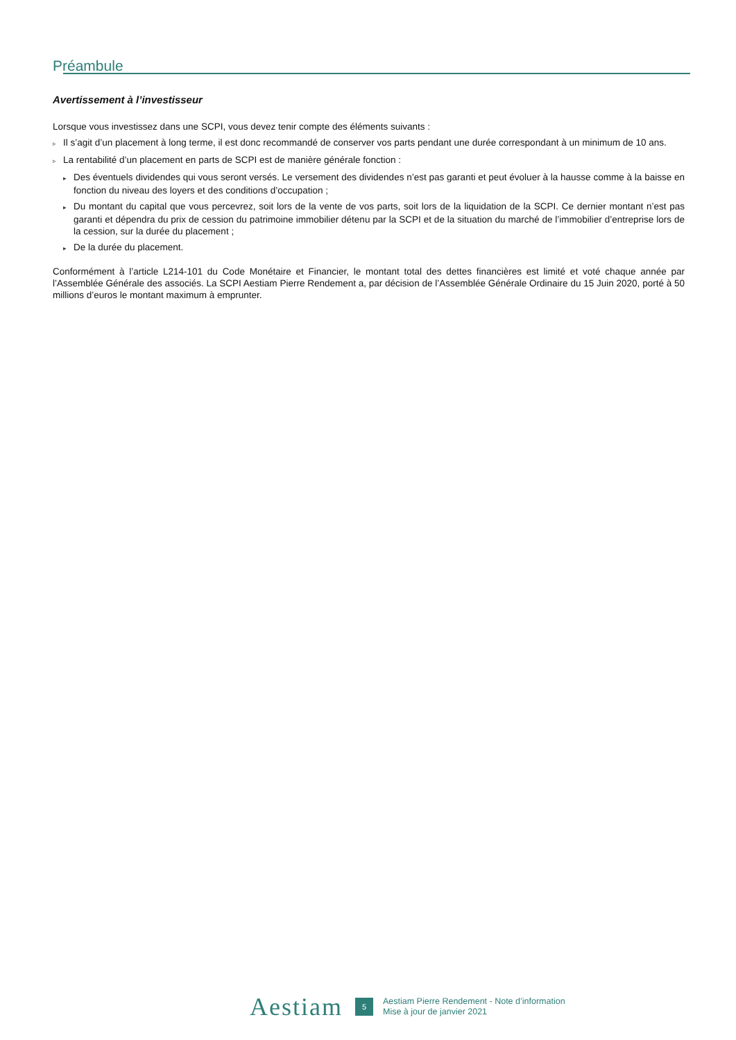Préambule
Avertissement à l’investisseur
Lorsque vous investissez dans une SCPI, vous devez tenir compte des éléments suivants :
▹ Il s’agit d’un placement à long terme, il est donc recommandé de conserver vos parts pendant une durée correspondant à un minimum de 10 ans.
▹ La rentabilité d’un placement en parts de SCPI est de manière générale fonction :
▸ Des éventuels dividendes qui vous seront versés. Le versement des dividendes n’est pas garanti et peut évoluer à la hausse comme à la baisse en fonction du niveau des loyers et des conditions d’occupation ;
▸ Du montant du capital que vous percevrez, soit lors de la vente de vos parts, soit lors de la liquidation de la SCPI. Ce dernier montant n’est pas garanti et dépendra du prix de cession du patrimoine immobilier détenu par la SCPI et de la situation du marché de l’immobilier d’entreprise lors de la cession, sur la durée du placement ;
▸ De la durée du placement.
Conformément à l’article L214-101 du Code Monétaire et Financier, le montant total des dettes financières est limité et voté chaque année par l’Assemblée Générale des associés. La SCPI Aestiam Pierre Rendement a, par décision de l’Assemblée Générale Ordinaire du 15 Juin 2020, porté à 50 millions d’euros le montant maximum à emprunter.
Aestiam
5
Aestiam Pierre Rendement - Note d’information
Mise à jour de janvier 2021